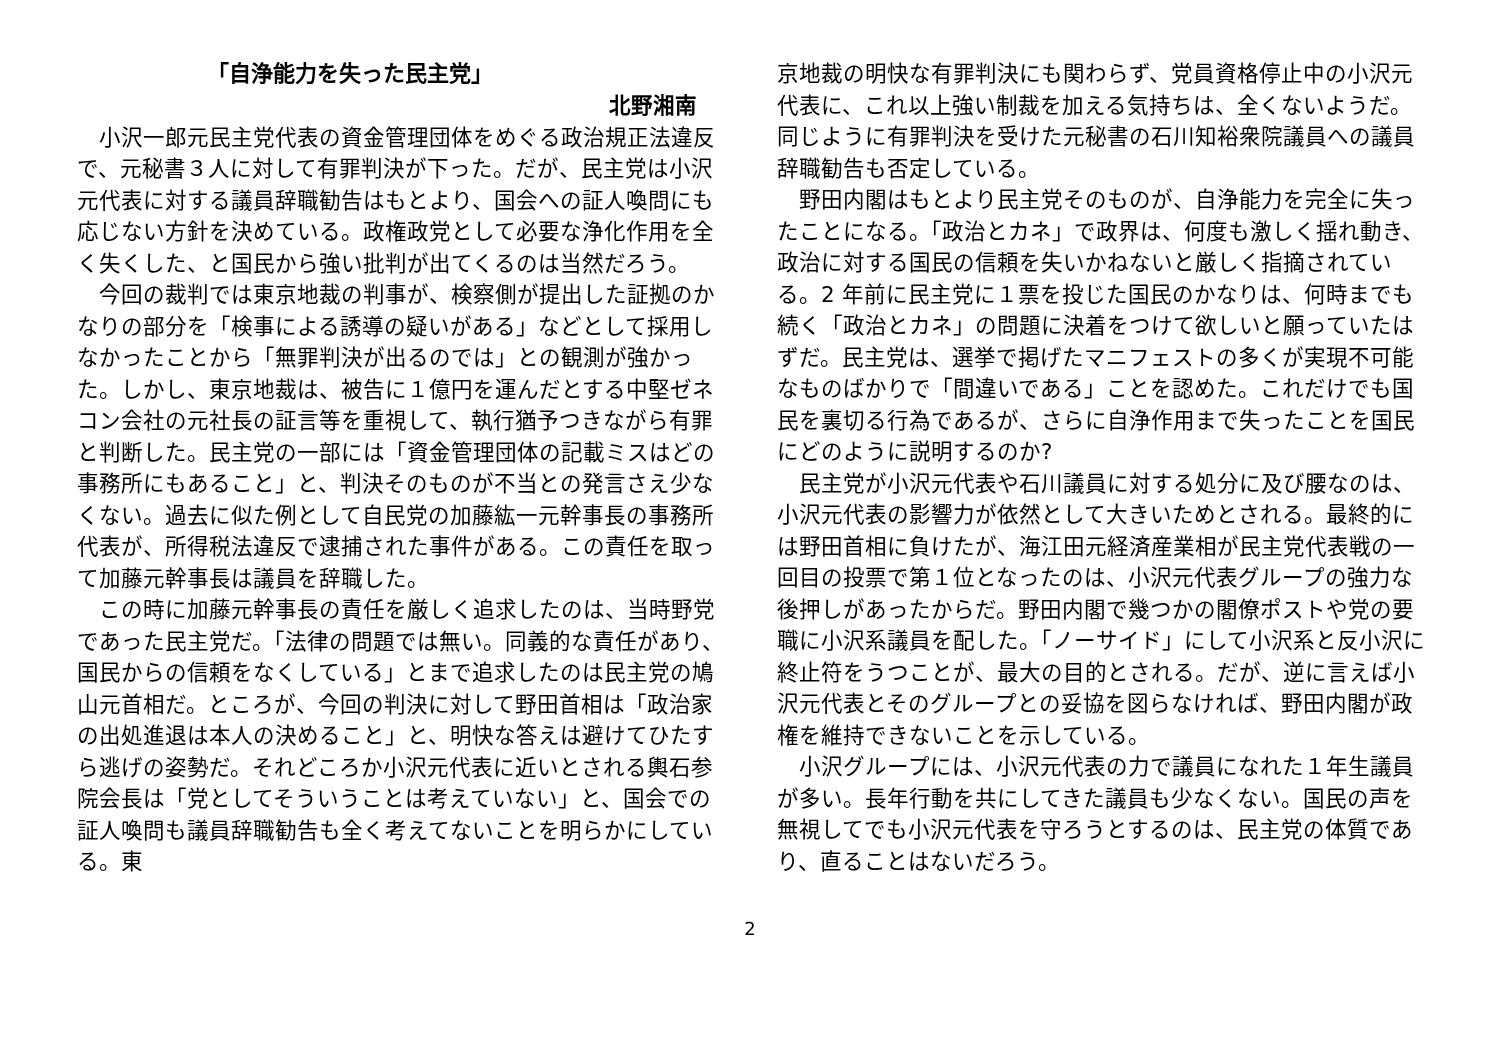「自浄能力を失った民主党」
北野湘南
小沢一郎元民主党代表の資金管理団体をめぐる政治規正法違反で、元秘書３人に対して有罪判決が下った。だが、民主党は小沢元代表に対する議員辞職勧告はもとより、国会への証人喚問にも応じない方針を決めている。政権政党として必要な浄化作用を全く失くした、と国民から強い批判が出てくるのは当然だろう。
今回の裁判では東京地裁の判事が、検察側が提出した証拠のかなりの部分を「検事による誘導の疑いがある」などとして採用しなかったことから「無罪判決が出るのでは」との観測が強かった。しかし、東京地裁は、被告に１億円を運んだとする中堅ゼネコン会社の元社長の証言等を重視して、執行猶予つきながら有罪と判断した。民主党の一部には「資金管理団体の記載ミスはどの事務所にもあること」と、判決そのものが不当との発言さえ少なくない。過去に似た例として自民党の加藤紘一元幹事長の事務所代表が、所得税法違反で逮捕された事件がある。この責任を取って加藤元幹事長は議員を辞職した。
この時に加藤元幹事長の責任を厳しく追求したのは、当時野党であった民主党だ。「法律の問題では無い。同義的な責任があり、国民からの信頼をなくしている」とまで追求したのは民主党の鳩山元首相だ。ところが、今回の判決に対して野田首相は「政治家の出処進退は本人の決めること」と、明快な答えは避けてひたすら逃げの姿勢だ。それどころか小沢元代表に近いとされる輿石参院会長は「党としてそういうことは考えていない」と、国会での証人喚問も議員辞職勧告も全く考えてないことを明らかにしている。東
京地裁の明快な有罪判決にも関わらず、党員資格停止中の小沢元代表に、これ以上強い制裁を加える気持ちは、全くないようだ。同じように有罪判決を受けた元秘書の石川知裕衆院議員への議員辞職勧告も否定している。
野田内閣はもとより民主党そのものが、自浄能力を完全に失ったことになる。「政治とカネ」で政界は、何度も激しく揺れ動き、政治に対する国民の信頼を失いかねないと厳しく指摘されている。2 年前に民主党に１票を投じた国民のかなりは、何時までも続く「政治とカネ」の問題に決着をつけて欲しいと願っていたはずだ。民主党は、選挙で掲げたマニフェストの多くが実現不可能なものばかりで「間違いである」ことを認めた。これだけでも国民を裏切る行為であるが、さらに自浄作用まで失ったことを国民にどのように説明するのか?
民主党が小沢元代表や石川議員に対する処分に及び腰なのは、小沢元代表の影響力が依然として大きいためとされる。最終的には野田首相に負けたが、海江田元経済産業相が民主党代表戦の一回目の投票で第１位となったのは、小沢元代表グループの強力な後押しがあったからだ。野田内閣で幾つかの閣僚ポストや党の要職に小沢系議員を配した。「ノーサイド」にして小沢系と反小沢に終止符をうつことが、最大の目的とされる。だが、逆に言えば小沢元代表とそのグループとの妥協を図らなければ、野田内閣が政権を維持できないことを示している。
小沢グループには、小沢元代表の力で議員になれた１年生議員が多い。長年行動を共にしてきた議員も少なくない。国民の声を無視してでも小沢元代表を守ろうとするのは、民主党の体質であり、直ることはないだろう。
2